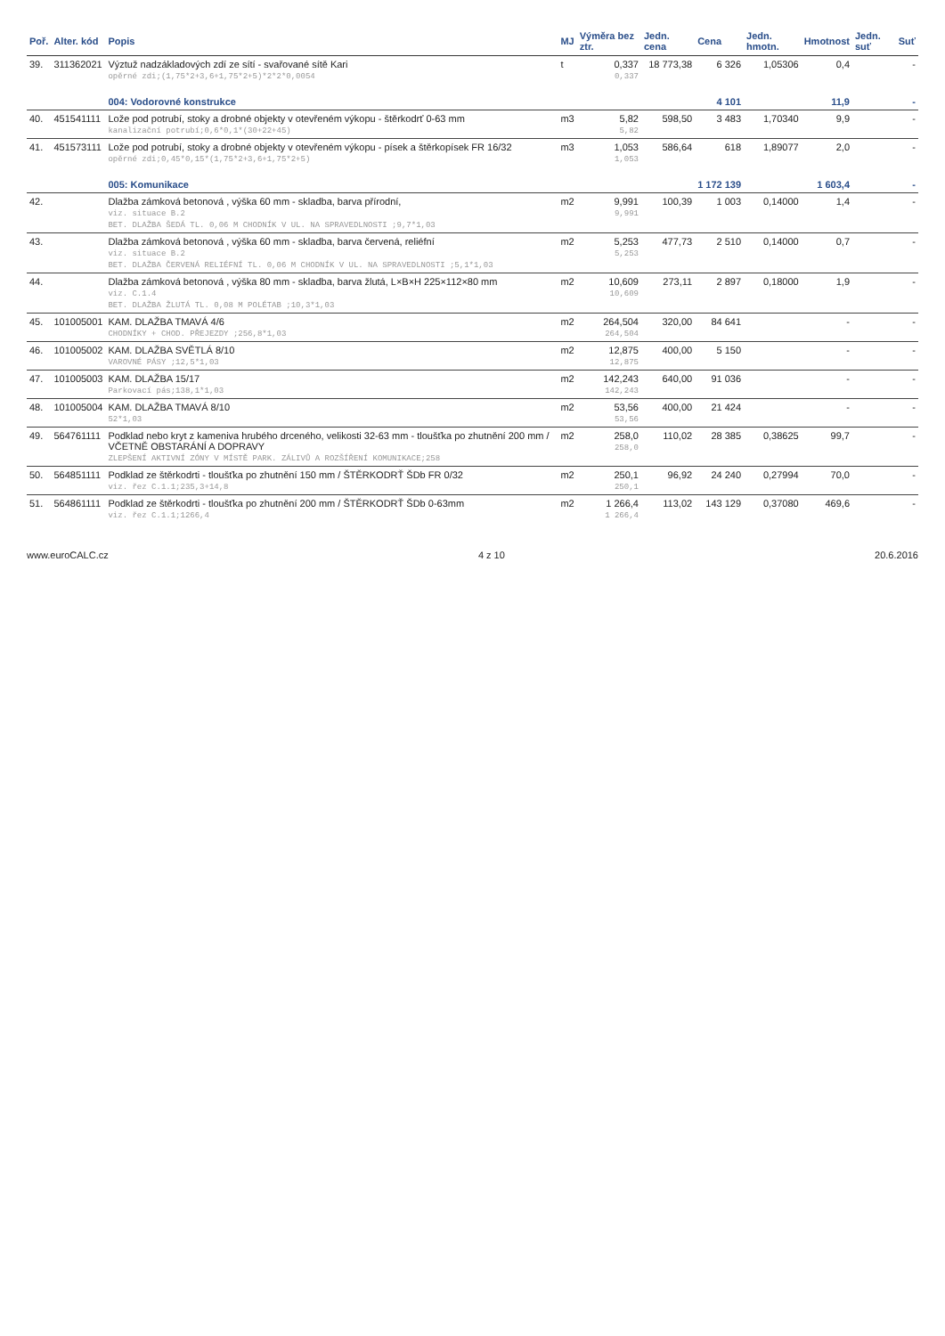| Poř. | Alter. kód | Popis | MJ | Výměra bez ztr. | Jedn. cena | Cena | Jedn. hmotn. | Hmotnost | Jedn. suť | Suť |
| --- | --- | --- | --- | --- | --- | --- | --- | --- | --- | --- |
| 39. | 311362021 | Výztuž nadzákladových zdí ze sítí - svařované sítě Kari opěrné zdi;(1,75*2+3,6+1,75*2+5)*2*2*0,0054 | t | 0,337 0,337 | 18 773,38 | 6 326 | 1,05306 | 0,4 | | - |
| | | 004: Vodorovné konstrukce | | | | 4 101 | | 11,9 | | - |
| 40. | 451541111 | Lože pod potrubí, stoky a drobné objekty v otevřeném výkopu - štěrkodrť 0-63 mm kanalizační potrubí;0,6*0,1*(30+22+45) | m3 | 5,82 5,82 | 598,50 | 3 483 | 1,70340 | 9,9 | | - |
| 41. | 451573111 | Lože pod potrubí, stoky a drobné objekty v otevřeném výkopu - písek a štěrkopísek FR 16/32 opěrné zdi;0,45*0,15*(1,75*2+3,6+1,75*2+5) | m3 | 1,053 1,053 | 586,64 | 618 | 1,89077 | 2,0 | | - |
| | | 005: Komunikace | | | | 1 172 139 | | 1 603,4 | | - |
| 42. | | Dlažba zámková betonová , výška 60 mm - skladba, barva přírodní, viz. situace B.2 BET. DLAŽBA ŠEDÁ TL. 0,06 M CHODNÍK V UL. NA SPRAVEDLNOSTI ;9,7*1,03 | m2 | 9,991 9,991 | 100,39 | 1 003 | 0,14000 | 1,4 | | - |
| 43. | | Dlažba zámková betonová , výška 60 mm - skladba, barva červená, reliéfní viz. situace B.2 BET. DLAŽBA ČERVENÁ RELIÉFNÍ TL. 0,06 M CHODNÍK V UL. NA SPRAVEDLNOSTI ;5,1*1,03 | m2 | 5,253 5,253 | 477,73 | 2 510 | 0,14000 | 0,7 | | - |
| 44. | | Dlažba zámková betonová , výška 80 mm - skladba, barva žlutá, L×B×H 225×112×80 mm viz. C.1.4 BET. DLAŽBA ŽLUTÁ TL. 0,08 M POLÉTAB ;10,3*1,03 | m2 | 10,609 10,609 | 273,11 | 2 897 | 0,18000 | 1,9 | | - |
| 45. | 101005001 | KAM. DLAŽBA TMAVÁ 4/6 CHODNÍKY + CHOD. PŘEJEZDY ;256,8*1,03 | m2 | 264,504 264,504 | 320,00 | 84 641 | | - | | - |
| 46. | 101005002 | KAM. DLAŽBA SVĚTLÁ 8/10 VAROVNÉ PÁSY ;12,5*1,03 | m2 | 12,875 12,875 | 400,00 | 5 150 | | - | | - |
| 47. | 101005003 | KAM. DLAŽBA 15/17 Parkovací pás;138,1*1,03 | m2 | 142,243 142,243 | 640,00 | 91 036 | | - | | - |
| 48. | 101005004 | KAM. DLAŽBA TMAVÁ 8/10 52*1,03 | m2 | 53,56 53,56 | 400,00 | 21 424 | | - | | - |
| 49. | 564761111 | Podklad nebo kryt z kameniva hrubého drceného, velikosti 32-63 mm - tloušťka po zhutnění 200 mm / VČETNĚ OBSTARÁNÍ A DOPRAVY ZLEPŠENÍ AKTIVNÍ ZÓNY V MÍSTĚ PARK. ZÁLIVŮ A ROZŠÍŘENÍ KOMUNIKACE;258 | m2 | 258,0 258,0 | 110,02 | 28 385 | 0,38625 | 99,7 | | - |
| 50. | 564851111 | Podklad ze štěrkodrti - tloušťka po zhutnění 150 mm / ŠTĚRKODRŤ ŠDb FR 0/32 viz. řez C.1.1;235,3+14,8 | m2 | 250,1 250,1 | 96,92 | 24 240 | 0,27994 | 70,0 | | - |
| 51. | 564861111 | Podklad ze štěrkodrti - tloušťka po zhutnění 200 mm / ŠTĚRKODRŤ ŠDb 0-63mm viz. řez C.1.1;1266,4 | m2 | 1 266,4 1 266,4 | 113,02 | 143 129 | 0,37080 | 469,6 | | - |
www.euroCALC.cz 4 z 10 20.6.2016